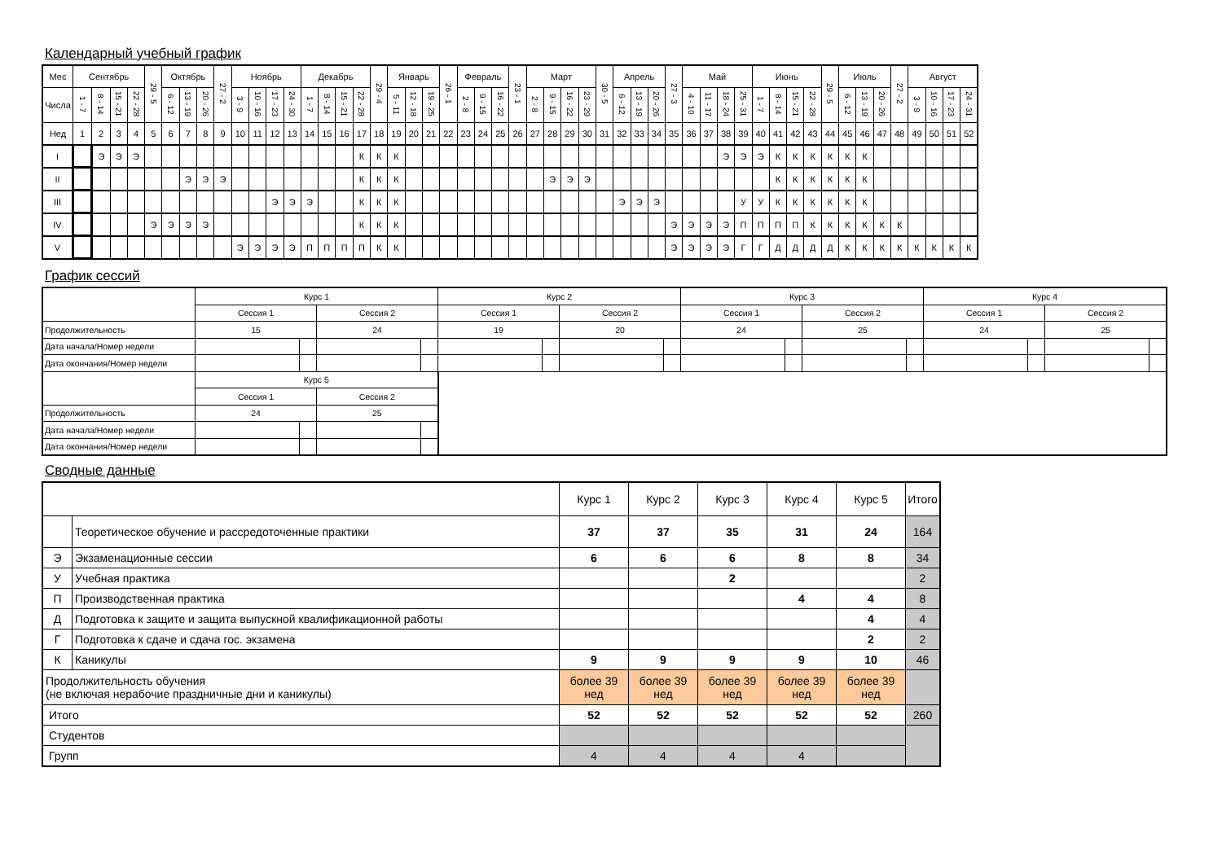Календарный учебный график
| Мес | Сентябрь | | | | 29 - 5 | Октябрь | | | 27 - 2 | Ноябрь | | | | Декабрь | | | | 29 - 4 | Январь | | | 26 - 1 | Февраль | | | 23 - 1 | Март | | | | 30 - 5 | Апрель | | | 27 - 3 | Май | | | | Июнь | | | | 29 - 5 | Июль | | | 27 - 2 | Август | | | |
| --- | --- | --- | --- | --- | --- | --- | --- | --- | --- | --- | --- | --- | --- | --- | --- | --- | --- | --- | --- | --- | --- | --- | --- | --- | --- | --- | --- | --- | --- | --- | --- | --- | --- | --- | --- | --- | --- | --- | --- | --- | --- | --- | --- | --- | --- | --- | --- | --- | --- | --- | --- | --- |
| Числа | 1 - 7 | 8 - 14 | 15 - 21 | 22 - 28 | | 6 - 12 | 13 - 19 | 20 - 26 | | 3 - 9 | 10 - 16 | 17 - 23 | 24 - 30 | 1 - 7 | 8 - 14 | 15 - 21 | 22 - 28 | | 5 - 11 | 12 - 18 | 19 - 25 | | 2 - 8 | 9 - 15 | 16 - 22 | | 2 - 8 | 9 - 15 | 16 - 22 | 23 - 29 | | 6 - 12 | 13 - 19 | 20 - 26 | | 4 - 10 | 11 - 17 | 18 - 24 | 25 - 31 | 1 - 7 | 8 - 14 | 15 - 21 | 22 - 28 | | 6 - 12 | 13 - 19 | 20 - 26 | | 3 - 9 | 10 - 16 | 17 - 23 | 24 - 31 |
| Нед | 1 | 2 | 3 | 4 | 5 | 6 | 7 | 8 | 9 | 10 | 11 | 12 | 13 | 14 | 15 | 16 | 17 | 18 | 19 | 20 | 21 | 22 | 23 | 24 | 25 | 26 | 27 | 28 | 29 | 30 | 31 | 32 | 33 | 34 | 35 | 36 | 37 | 38 | 39 | 40 | 41 | 42 | 43 | 44 | 45 | 46 | 47 | 48 | 49 | 50 | 51 | 52 |
| I | | Э | Э | Э | | | | | | | | | | | | | К | К | К | | | | | | | | | | | | | | | | | | | Э | Э | Э | К | К | К | К | К | К | | | | | | |
| II | | | | | | | Э | Э | Э | | | | | | | | К | К | К | | | | | | | | | Э | Э | Э | | | | | | | | | | | К | К | К | К | К | К | | | | | | |
| III | | | | | | | | | | | | Э | Э | Э | | | К | К | К | | | | | | | | | | | | | Э | Э | Э | | | | | У | У | К | К | К | К | К | К | | | | | | |
| IV | | | | | Э | Э | Э | Э | | | | | | | | | К | К | К | | | | | | | | | | | | | | | | Э | Э | Э | Э | П | П | П | П | К | К | К | К | К | К | | | | |
| V | | | | | | | | | | Э | Э | Э | Э | П | П | П | П | К | К | | | | | | | | | | | | | | | | Э | Э | Э | Э | Г | Г | Д | Д | Д | Д | К | К | К | К | К | К | К | К |
График сессий
| | Курс 1 | | | | Курс 2 | | | | Курс 3 | | | | Курс 4 | | | |
| | Сессия 1 | | Сессия 2 | | Сессия 1 | | Сессия 2 | | Сессия 1 | | Сессия 2 | | Сессия 1 | | Сессия 2 | |
| Продолжительность | 15 | | 24 | | 19 | | 20 | | 24 | | 25 | | 24 | | 25 | |
| Дата начала/Номер недели | | | | | | | | | | | | | | | | |
| Дата окончания/Номер недели | | | | | | | | | | | | | | | | |
| | Курс 5 | | | | | | | | | | | | | | | |
| | Сессия 1 | | Сессия 2 | | | | | | | | | | | | | |
| Продолжительность | 24 | | 25 | | | | | | | | | | | | | |
| Дата начала/Номер недели | | | | | | | | | | | | | | | | |
| Дата окончания/Номер недели | | | | | | | | | | | | | | | | |
Сводные данные
| | | Курс 1 | Курс 2 | Курс 3 | Курс 4 | Курс 5 | Итого |
| | Теоретическое обучение и рассредоточенные практики | 37 | 37 | 35 | 31 | 24 | 164 |
| Э | Экзаменационные сессии | 6 | 6 | 6 | 8 | 8 | 34 |
| У | Учебная практика | | | 2 | | | 2 |
| П | Производственная практика | | | | 4 | 4 | 8 |
| Д | Подготовка к защите и защита выпускной квалификационной работы | | | | | 4 | 4 |
| Г | Подготовка к сдаче и сдача гос. экзамена | | | | | 2 | 2 |
| К | Каникулы | 9 | 9 | 9 | 9 | 10 | 46 |
| Продолжительность обучения (не включая нерабочие праздничные дни и каникулы) | | более 39 нед | более 39 нед | более 39 нед | более 39 нед | более 39 нед | |
| Итого | | 52 | 52 | 52 | 52 | 52 | 260 |
| Студентов | | | | | | | |
| Групп | | 4 | 4 | 4 | 4 | | |